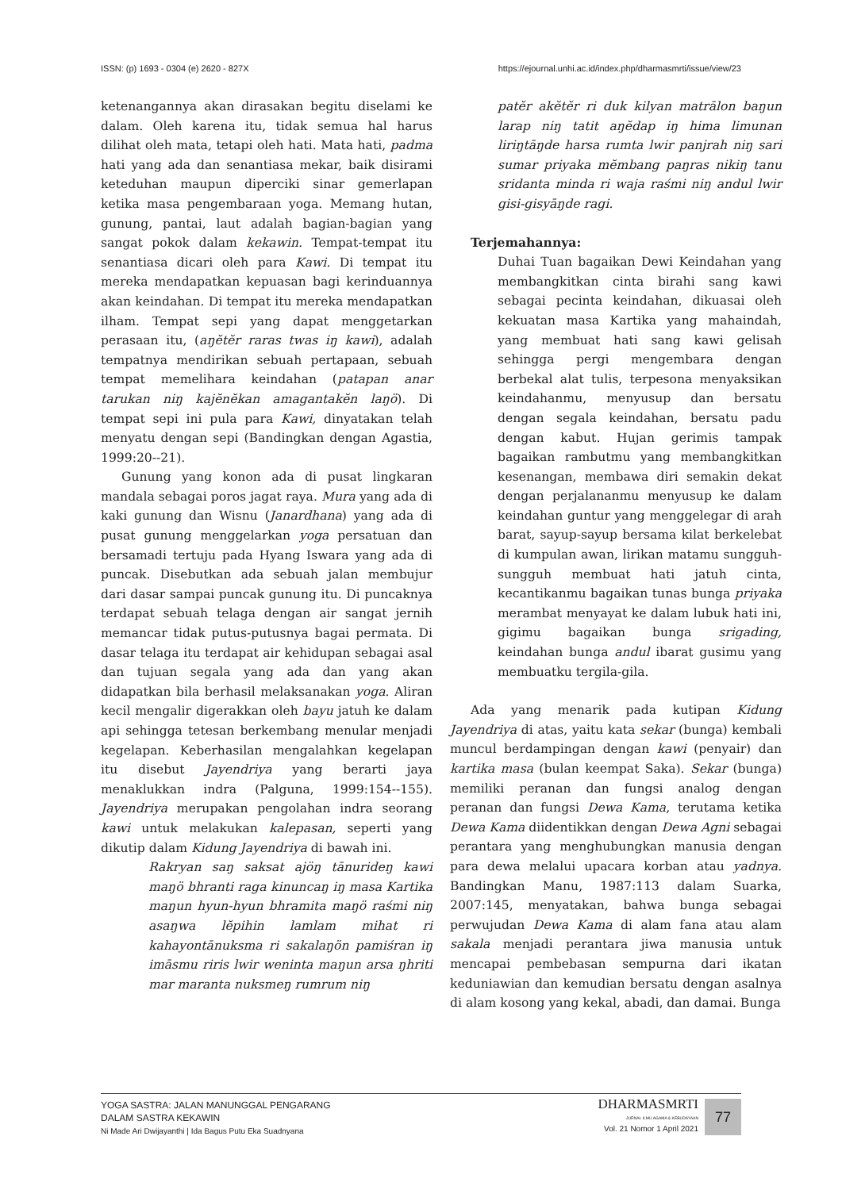ISSN: (p) 1693 - 0304 (e) 2620 - 827X https://ejournal.unhi.ac.id/index.php/dharmasmrti/issue/view/23
ketenangannya akan dirasakan begitu diselami ke dalam. Oleh karena itu, tidak semua hal harus dilihat oleh mata, tetapi oleh hati. Mata hati, padma hati yang ada dan senantiasa mekar, baik disirami keteduhan maupun diperciki sinar gemerlapan ketika masa pengembaraan yoga. Memang hutan, gunung, pantai, laut adalah bagian-bagian yang sangat pokok dalam kekawin. Tempat-tempat itu senantiasa dicari oleh para Kawi. Di tempat itu mereka mendapatkan kepuasan bagi kerinduannya akan keindahan. Di tempat itu mereka mendapatkan ilham. Tempat sepi yang dapat menggetarkan perasaan itu, (aŋĕtĕr raras twas iŋ kawi), adalah tempatnya mendirikan sebuah pertapaan, sebuah tempat memelihara keindahan (patapan anar tarukan niŋ kajĕnĕkan amagantakĕn laŋö). Di tempat sepi ini pula para Kawi, dinyatakan telah menyatu dengan sepi (Bandingkan dengan Agastia, 1999:20--21).
Gunung yang konon ada di pusat lingkaran mandala sebagai poros jagat raya. Mura yang ada di kaki gunung dan Wisnu (Janardhana) yang ada di pusat gunung menggelarkan yoga persatuan dan bersamadi tertuju pada Hyang Iswara yang ada di puncak. Disebutkan ada sebuah jalan membujur dari dasar sampai puncak gunung itu. Di puncaknya terdapat sebuah telaga dengan air sangat jernih memancar tidak putus-putusnya bagai permata. Di dasar telaga itu terdapat air kehidupan sebagai asal dan tujuan segala yang ada dan yang akan didapatkan bila berhasil melaksanakan yoga. Aliran kecil mengalir digerakkan oleh bayu jatuh ke dalam api sehingga tetesan berkembang menular menjadi kegelapan. Keberhasilan mengalahkan kegelapan itu disebut Jayendriya yang berarti jaya menaklukkan indra (Palguna, 1999:154--155). Jayendriya merupakan pengolahan indra seorang kawi untuk melakukan kalepasan, seperti yang dikutip dalam Kidung Jayendriya di bawah ini.
Rakryan saŋ saksat ajöŋ tānurideŋ kawi maŋö bhranti raga kinuncaŋ iŋ masa Kartika maŋun hyun-hyun bhramita maŋö raśmi niŋ asaŋwa lĕpihin lamlam mihat ri kahayontānuksma ri sakalaŋön pamiśran iŋ imāsmu riris lwir weninta maŋun arsa ŋhriti mar maranta nuksmeŋ rumrum niŋ
patĕr akĕtĕr ri duk kilyan matrālon baŋun larap niŋ tatit aŋĕdap iŋ hima limunan liriŋtāŋde harsa rumta lwir panjrah niŋ sari sumar priyaka mĕmbang paŋras nikiŋ tanu sridanta minda ri waja raśmi niŋ andul lwir gisi-gisyāŋde ragi.
Terjemahannya:
Duhai Tuan bagaikan Dewi Keindahan yang membangkitkan cinta birahi sang kawi sebagai pecinta keindahan, dikuasai oleh kekuatan masa Kartika yang mahaindah, yang membuat hati sang kawi gelisah sehingga pergi mengembara dengan berbekal alat tulis, terpesona menyaksikan keindahanmu, menyusup dan bersatu dengan segala keindahan, bersatu padu dengan kabut. Hujan gerimis tampak bagaikan rambutmu yang membangkitkan kesenangan, membawa diri semakin dekat dengan perjalananmu menyusup ke dalam keindahan guntur yang menggelegar di arah barat, sayup-sayup bersama kilat berkelebat di kumpulan awan, lirikan matamu sungguh-sungguh membuat hati jatuh cinta, kecantikanmu bagaikan tunas bunga priyaka merambat menyayat ke dalam lubuk hati ini, gigimu bagaikan bunga srigading, keindahan bunga andul ibarat gusimu yang membuatku tergila-gila.
Ada yang menarik pada kutipan Kidung Jayendriya di atas, yaitu kata sekar (bunga) kembali muncul berdampingan dengan kawi (penyair) dan kartika masa (bulan keempat Saka). Sekar (bunga) memiliki peranan dan fungsi analog dengan peranan dan fungsi Dewa Kama, terutama ketika Dewa Kama diidentikkan dengan Dewa Agni sebagai perantara yang menghubungkan manusia dengan para dewa melalui upacara korban atau yadnya. Bandingkan Manu, 1987:113 dalam Suarka, 2007:145, menyatakan, bahwa bunga sebagai perwujudan Dewa Kama di alam fana atau alam sakala menjadi perantara jiwa manusia untuk mencapai pembebasan sempurna dari ikatan keduniawian dan kemudian bersatu dengan asalnya di alam kosong yang kekal, abadi, dan damai. Bunga
YOGA SASTRA: JALAN MANUNGGAL PENGARANG
DALAM SASTRA KEKAWIN
Ni Made Ari Dwijayanthi | Ida Bagus Putu Eka Suadnyana
DHARMASMRTI
JURNAL ILMU AGAMA & KEBUDAYAAN
Vol. 21 Nomor 1 April 2021
77